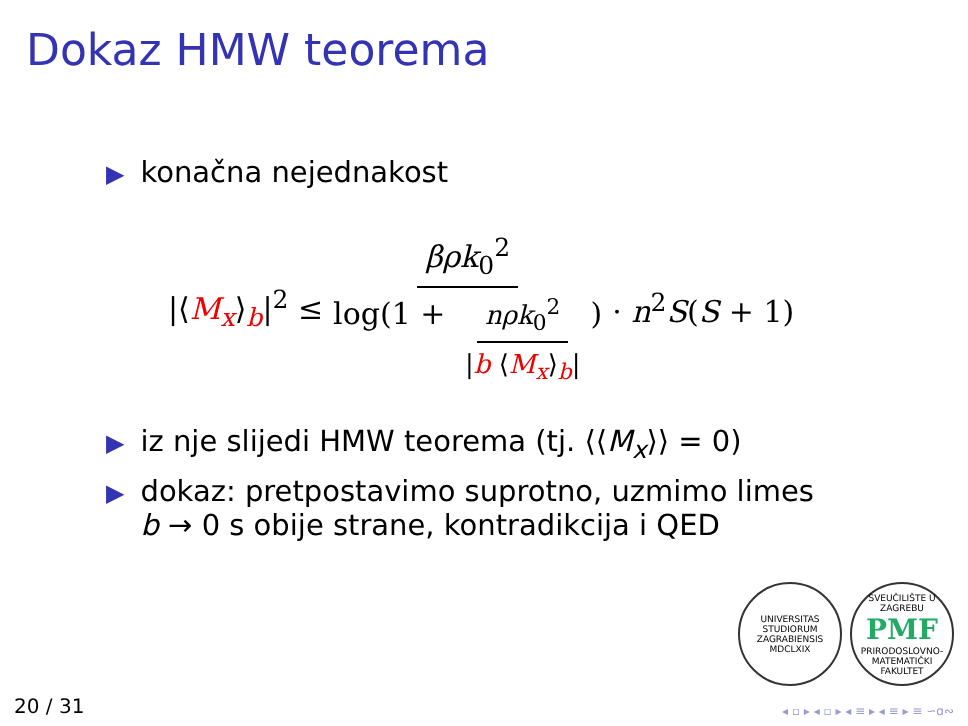Dokaz HMW teorema
▶ konačna nejednakost
|⟨M<sub>x</sub>⟩<sub>b</sub>|<sup>2</sup> ≤ βρk<sub>0</sub><sup>2</sup> log(1 + nρk<sub>0</sub><sup>2</sup> |b ⟨M<sub>x</sub>⟩<sub>b</sub>|) · n<sup>2</sup>S(S + 1)
▶ iz nje slijedi HMW teorema (tj. ⟨⟨M<sub>x</sub>⟩⟩ = 0)
▶ dokaz: pretpostavimo suprotno, uzmimo limes
b → 0 s obije strane, kontradikcija i QED
UNIVERSITAS STUDIORUM ZAGRABIENSIS MDCLXIX
SVEUČILIŠTE U ZAGREBU
PMF
PRIRODOSLOVNO-MATEMATIČKI FAKULTET
20 / 31 ◂ ▫ ▸ ◂ ▫ ▸ ◂ ≡ ▸ ◂ ≡ ▸ ≡ ∽ɑ∾